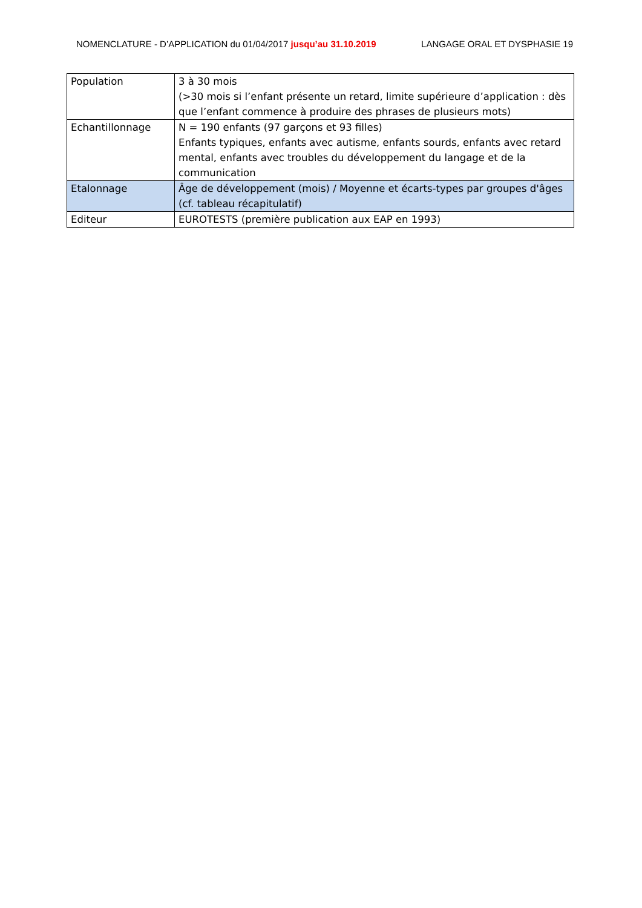NOMENCLATURE - D’APPLICATION du 01/04/2017 jusqu’au 31.10.2019 LANGAGE ORAL ET DYSPHASIE 19
| Population | 3 à 30 mois (>30 mois si l’enfant présente un retard, limite supérieure d’application : dès que l’enfant commence à produire des phrases de plusieurs mots) |
| Echantillonnage | N = 190 enfants (97 garçons et 93 filles) Enfants typiques, enfants avec autisme, enfants sourds, enfants avec retard mental, enfants avec troubles du développement du langage et de la communication |
| Etalonnage | Âge de développement (mois) / Moyenne et écarts-types par groupes d'âges (cf. tableau récapitulatif) |
| Editeur | EUROTESTS (première publication aux EAP en 1993) |